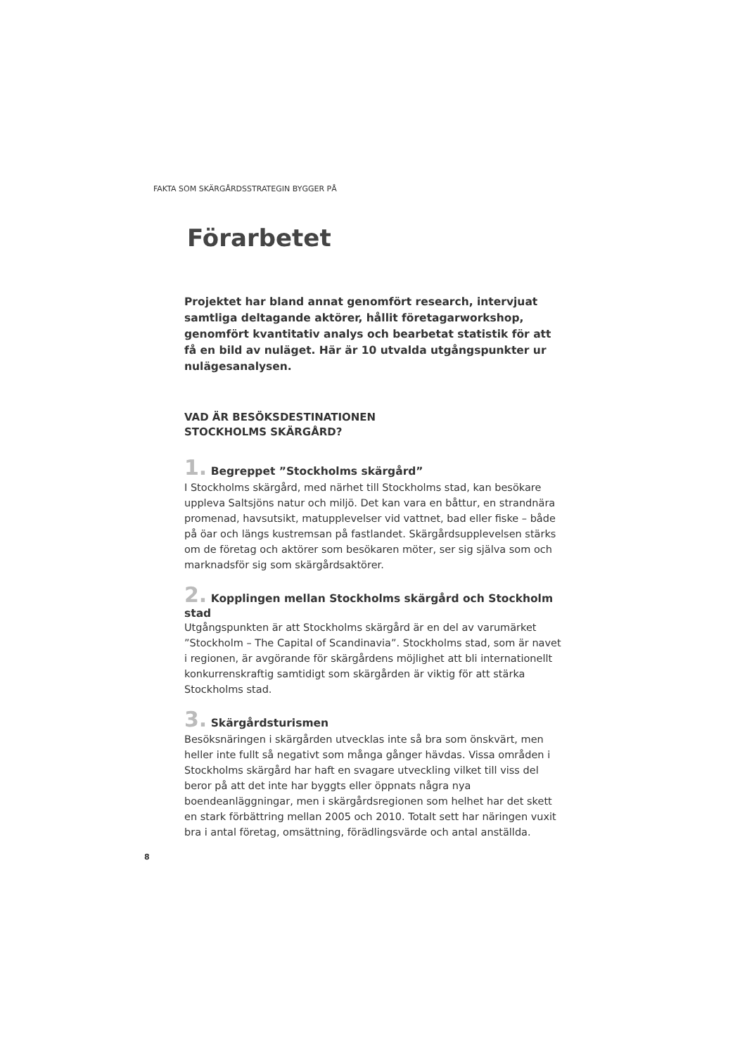FAKTA SOM SKÄRGÅRDSSTRATEGIN BYGGER PÅ
Förarbetet
Projektet har bland annat genomfört research, intervjuat samtliga deltagande aktörer, hållit företagarworkshop, genomfört kvantitativ analys och bearbetat statistik för att få en bild av nuläget. Här är 10 utvalda utgångspunkter ur nulägesanalysen.
VAD ÄR BESÖKSDESTINATIONEN
STOCKHOLMS SKÄRGÅRD?
1. Begreppet ”Stockholms skärgård”
I Stockholms skärgård, med närhet till Stockholms stad, kan besökare uppleva Saltsjöns natur och miljö. Det kan vara en båttur, en strandnära promenad, havsutsikt, matupplevelser vid vattnet, bad eller fiske – både på öar och längs kustremsan på fastlandet. Skärgårdsupplevelsen stärks om de företag och aktörer som besökaren möter, ser sig själva som och marknadsför sig som skärgårdsaktörer.
2. Kopplingen mellan Stockholms skärgård och Stockholm stad
Utgångspunkten är att Stockholms skärgård är en del av varumärket ”Stockholm – The Capital of Scandinavia”. Stockholms stad, som är navet i regionen, är avgörande för skärgårdens möjlighet att bli internationellt konkurrenskraftig samtidigt som skärgården är viktig för att stärka Stockholms stad.
3. Skärgårdsturismen
Besöksnäringen i skärgården utvecklas inte så bra som önskvärt, men heller inte fullt så negativt som många gånger hävdas. Vissa områden i Stockholms skärgård har haft en svagare utveckling vilket till viss del beror på att det inte har byggts eller öppnats några nya boendeanläggningar, men i skärgårdsregionen som helhet har det skett en stark förbättring mellan 2005 och 2010. Totalt sett har näringen vuxit bra i antal företag, omsättning, förädlingsvärde och antal anställda.
8